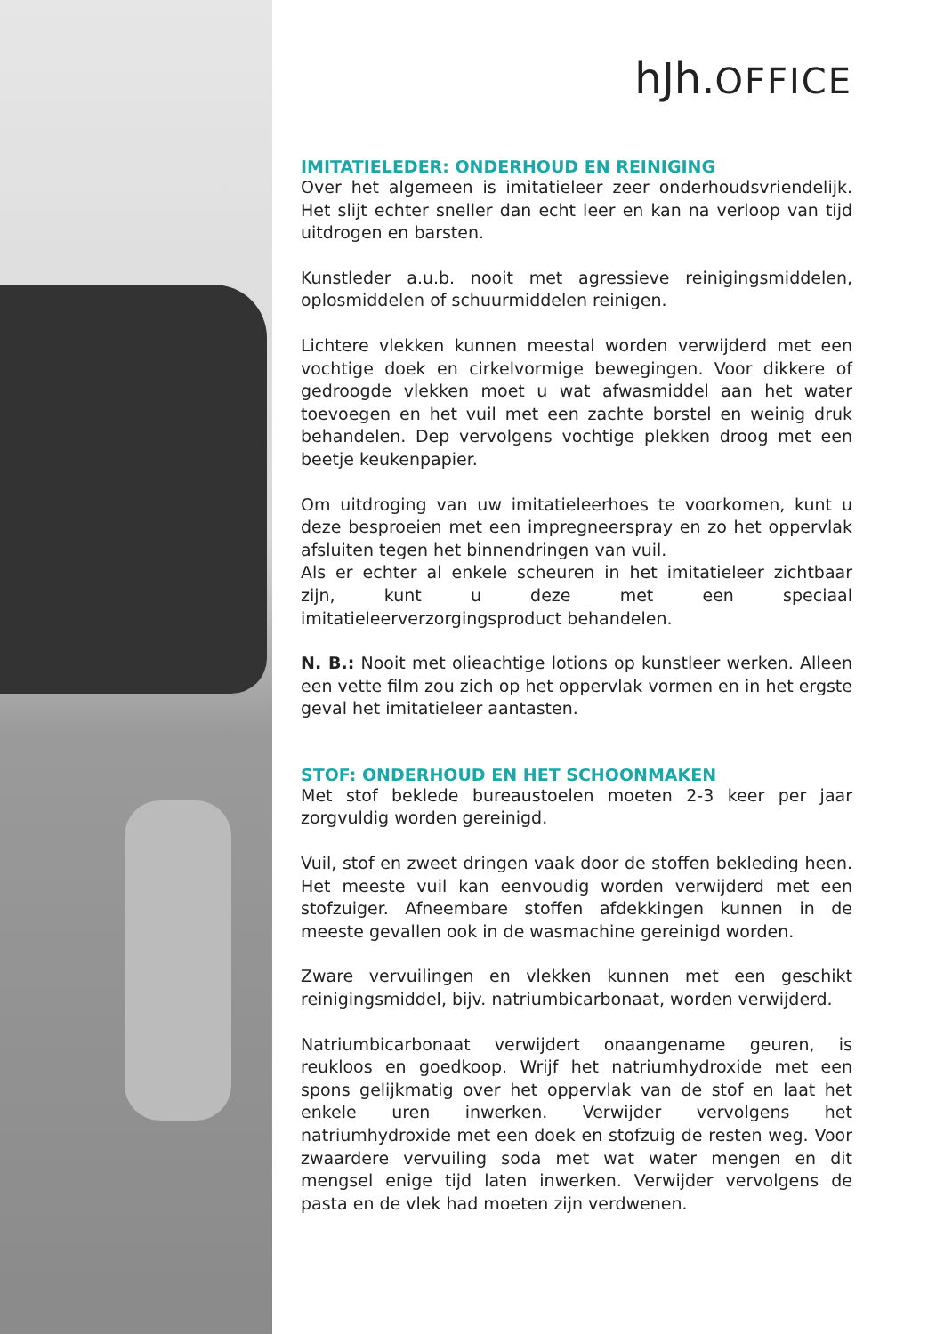hJh.OFFICE
IMITATIELEDER: ONDERHOUD EN REINIGING
Over het algemeen is imitatieleer zeer onderhoudsvriendelijk. Het slijt echter sneller dan echt leer en kan na verloop van tijd uitdrogen en barsten.
Kunstleder a.u.b. nooit met agressieve reinigingsmiddelen, oplosmiddelen of schuurmiddelen reinigen.
Lichtere vlekken kunnen meestal worden verwijderd met een vochtige doek en cirkelvormige bewegingen. Voor dikkere of gedroogde vlekken moet u wat afwasmiddel aan het water toevoegen en het vuil met een zachte borstel en weinig druk behandelen. Dep vervolgens vochtige plekken droog met een beetje keukenpapier.
Om uitdroging van uw imitatieleerhoes te voorkomen, kunt u deze besproeien met een impregneerspray en zo het oppervlak afsluiten tegen het binnendringen van vuil.
Als er echter al enkele scheuren in het imitatieleer zichtbaar zijn, kunt u deze met een speciaal imitatieleerverzorgingsproduct behandelen.
N. B.: Nooit met olieachtige lotions op kunstleer werken. Alleen een vette film zou zich op het oppervlak vormen en in het ergste geval het imitatieleer aantasten.
STOF: ONDERHOUD EN HET SCHOONMAKEN
Met stof beklede bureaustoelen moeten 2-3 keer per jaar zorgvuldig worden gereinigd.
Vuil, stof en zweet dringen vaak door de stoffen bekleding heen. Het meeste vuil kan eenvoudig worden verwijderd met een stofzuiger. Afneembare stoffen afdekkingen kunnen in de meeste gevallen ook in de wasmachine gereinigd worden.
Zware vervuilingen en vlekken kunnen met een geschikt reinigingsmiddel, bijv. natriumbicarbonaat, worden verwijderd.
Natriumbicarbonaat verwijdert onaangename geuren, is reukloos en goedkoop. Wrijf het natriumhydroxide met een spons gelijkmatig over het oppervlak van de stof en laat het enkele uren inwerken. Verwijder vervolgens het natriumhydroxide met een doek en stofzuig de resten weg. Voor zwaardere vervuiling soda met wat water mengen en dit mengsel enige tijd laten inwerken. Verwijder vervolgens de pasta en de vlek had moeten zijn verdwenen.